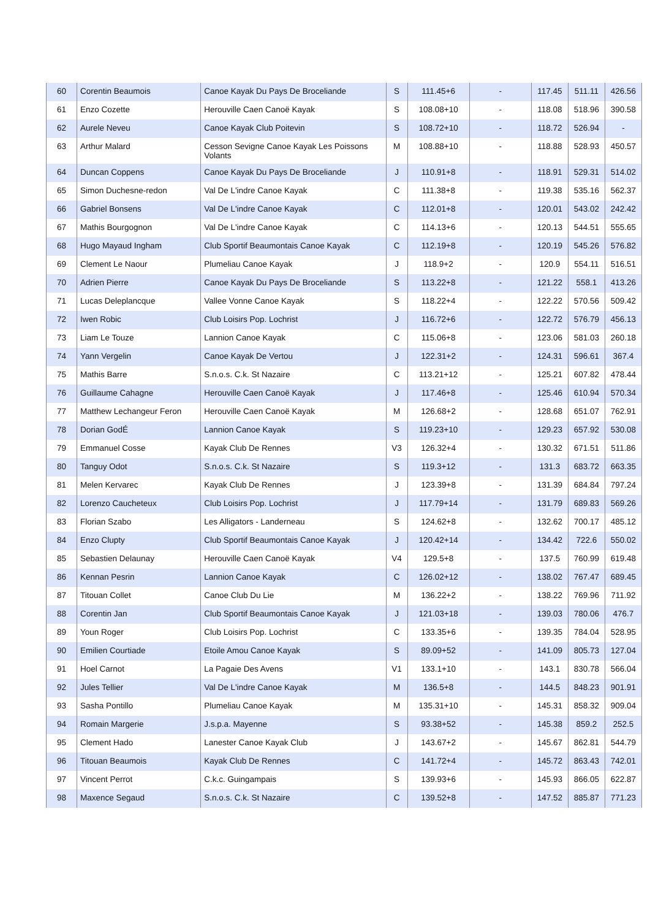| 60 | Corentin Beaumois | Canoe Kayak Du Pays De Broceliande | S | 111.45+6 | - | 117.45 | 511.11 | 426.56 |
| 61 | Enzo Cozette | Herouville Caen Canoë Kayak | S | 108.08+10 | - | 118.08 | 518.96 | 390.58 |
| 62 | Aurele Neveu | Canoe Kayak Club Poitevin | S | 108.72+10 | - | 118.72 | 526.94 | - |
| 63 | Arthur Malard | Cesson Sevigne Canoe Kayak Les Poissons Volants | M | 108.88+10 | - | 118.88 | 528.93 | 450.57 |
| 64 | Duncan Coppens | Canoe Kayak Du Pays De Broceliande | J | 110.91+8 | - | 118.91 | 529.31 | 514.02 |
| 65 | Simon Duchesne-redon | Val De L'indre Canoe Kayak | C | 111.38+8 | - | 119.38 | 535.16 | 562.37 |
| 66 | Gabriel Bonsens | Val De L'indre Canoe Kayak | C | 112.01+8 | - | 120.01 | 543.02 | 242.42 |
| 67 | Mathis Bourgognon | Val De L'indre Canoe Kayak | C | 114.13+6 | - | 120.13 | 544.51 | 555.65 |
| 68 | Hugo Mayaud Ingham | Club Sportif Beaumontais Canoe Kayak | C | 112.19+8 | - | 120.19 | 545.26 | 576.82 |
| 69 | Clement Le Naour | Plumeliau Canoe Kayak | J | 118.9+2 | - | 120.9 | 554.11 | 516.51 |
| 70 | Adrien Pierre | Canoe Kayak Du Pays De Broceliande | S | 113.22+8 | - | 121.22 | 558.1 | 413.26 |
| 71 | Lucas Deleplancque | Vallee Vonne Canoe Kayak | S | 118.22+4 | - | 122.22 | 570.56 | 509.42 |
| 72 | Iwen Robic | Club Loisirs Pop. Lochrist | J | 116.72+6 | - | 122.72 | 576.79 | 456.13 |
| 73 | Liam Le Touze | Lannion Canoe Kayak | C | 115.06+8 | - | 123.06 | 581.03 | 260.18 |
| 74 | Yann Vergelin | Canoe Kayak De Vertou | J | 122.31+2 | - | 124.31 | 596.61 | 367.4 |
| 75 | Mathis Barre | S.n.o.s. C.k. St Nazaire | C | 113.21+12 | - | 125.21 | 607.82 | 478.44 |
| 76 | Guillaume Cahagne | Herouville Caen Canoë Kayak | J | 117.46+8 | - | 125.46 | 610.94 | 570.34 |
| 77 | Matthew Lechangeur Feron | Herouville Caen Canoë Kayak | M | 126.68+2 | - | 128.68 | 651.07 | 762.91 |
| 78 | Dorian GodÉ | Lannion Canoe Kayak | S | 119.23+10 | - | 129.23 | 657.92 | 530.08 |
| 79 | Emmanuel Cosse | Kayak Club De Rennes | V3 | 126.32+4 | - | 130.32 | 671.51 | 511.86 |
| 80 | Tanguy Odot | S.n.o.s. C.k. St Nazaire | S | 119.3+12 | - | 131.3 | 683.72 | 663.35 |
| 81 | Melen Kervarec | Kayak Club De Rennes | J | 123.39+8 | - | 131.39 | 684.84 | 797.24 |
| 82 | Lorenzo Caucheteux | Club Loisirs Pop. Lochrist | J | 117.79+14 | - | 131.79 | 689.83 | 569.26 |
| 83 | Florian Szabo | Les Alligators - Landerneau | S | 124.62+8 | - | 132.62 | 700.17 | 485.12 |
| 84 | Enzo Clupty | Club Sportif Beaumontais Canoe Kayak | J | 120.42+14 | - | 134.42 | 722.6 | 550.02 |
| 85 | Sebastien Delaunay | Herouville Caen Canoë Kayak | V4 | 129.5+8 | - | 137.5 | 760.99 | 619.48 |
| 86 | Kennan Pesrin | Lannion Canoe Kayak | C | 126.02+12 | - | 138.02 | 767.47 | 689.45 |
| 87 | Titouan Collet | Canoe Club Du Lie | M | 136.22+2 | - | 138.22 | 769.96 | 711.92 |
| 88 | Corentin Jan | Club Sportif Beaumontais Canoe Kayak | J | 121.03+18 | - | 139.03 | 780.06 | 476.7 |
| 89 | Youn Roger | Club Loisirs Pop. Lochrist | C | 133.35+6 | - | 139.35 | 784.04 | 528.95 |
| 90 | Emilien Courtiade | Etoile Amou Canoe Kayak | S | 89.09+52 | - | 141.09 | 805.73 | 127.04 |
| 91 | Hoel Carnot | La Pagaie Des Avens | V1 | 133.1+10 | - | 143.1 | 830.78 | 566.04 |
| 92 | Jules Tellier | Val De L'indre Canoe Kayak | M | 136.5+8 | - | 144.5 | 848.23 | 901.91 |
| 93 | Sasha Pontillo | Plumeliau Canoe Kayak | M | 135.31+10 | - | 145.31 | 858.32 | 909.04 |
| 94 | Romain Margerie | J.s.p.a. Mayenne | S | 93.38+52 | - | 145.38 | 859.2 | 252.5 |
| 95 | Clement Hado | Lanester Canoe Kayak Club | J | 143.67+2 | - | 145.67 | 862.81 | 544.79 |
| 96 | Titouan Beaumois | Kayak Club De Rennes | C | 141.72+4 | - | 145.72 | 863.43 | 742.01 |
| 97 | Vincent Perrot | C.k.c. Guingampais | S | 139.93+6 | - | 145.93 | 866.05 | 622.87 |
| 98 | Maxence Segaud | S.n.o.s. C.k. St Nazaire | C | 139.52+8 | - | 147.52 | 885.87 | 771.23 |